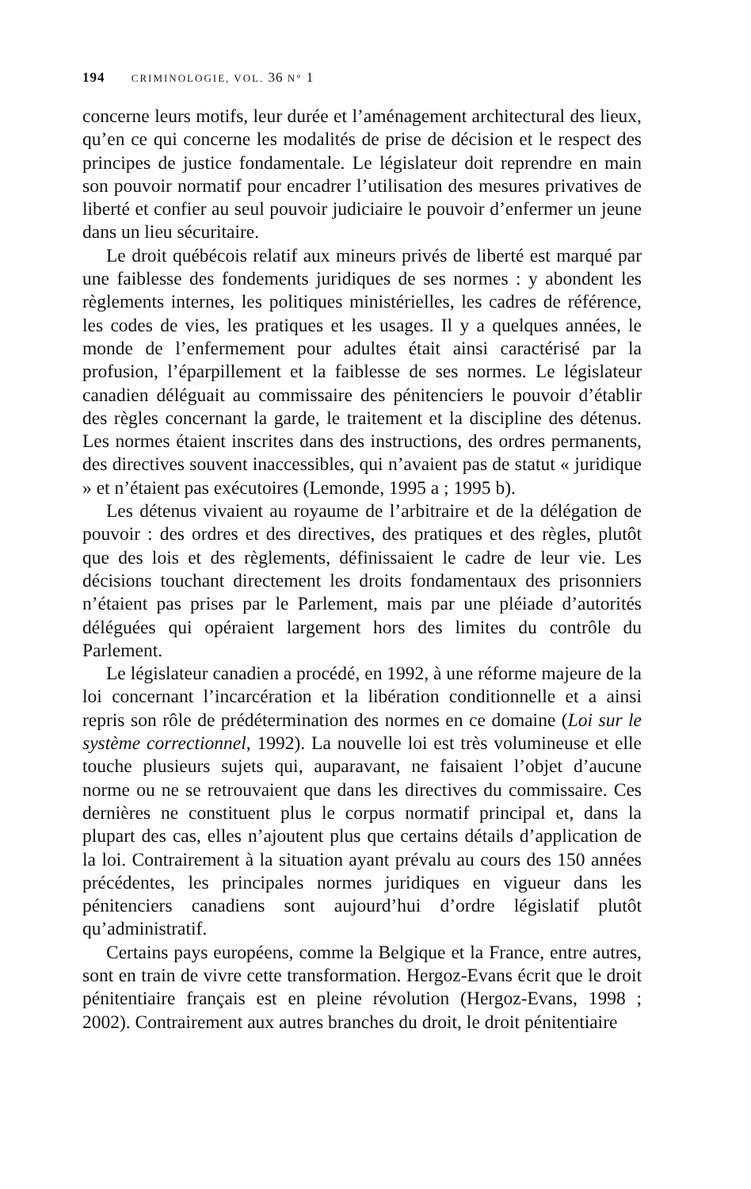194 CRIMINOLOGIE, VOL. 36 N° 1
concerne leurs motifs, leur durée et l’aménagement architectural des lieux, qu’en ce qui concerne les modalités de prise de décision et le respect des principes de justice fondamentale. Le législateur doit reprendre en main son pouvoir normatif pour encadrer l’utilisation des mesures privatives de liberté et confier au seul pouvoir judiciaire le pouvoir d’enfermer un jeune dans un lieu sécuritaire.
Le droit québécois relatif aux mineurs privés de liberté est marqué par une faiblesse des fondements juridiques de ses normes : y abondent les règlements internes, les politiques ministérielles, les cadres de référence, les codes de vies, les pratiques et les usages. Il y a quelques années, le monde de l’enfermement pour adultes était ainsi caractérisé par la profusion, l’éparpillement et la faiblesse de ses normes. Le législateur canadien déléguait au commissaire des pénitenciers le pouvoir d’établir des règles concernant la garde, le traitement et la discipline des détenus. Les normes étaient inscrites dans des instructions, des ordres permanents, des directives souvent inaccessibles, qui n’avaient pas de statut « juridique » et n’étaient pas exécutoires (Lemonde, 1995 a ; 1995 b).
Les détenus vivaient au royaume de l’arbitraire et de la délégation de pouvoir : des ordres et des directives, des pratiques et des règles, plutôt que des lois et des règlements, définissaient le cadre de leur vie. Les décisions touchant directement les droits fondamentaux des prisonniers n’étaient pas prises par le Parlement, mais par une pléiade d’autorités déléguées qui opéraient largement hors des limites du contrôle du Parlement.
Le législateur canadien a procédé, en 1992, à une réforme majeure de la loi concernant l’incarcération et la libération conditionnelle et a ainsi repris son rôle de prédétermination des normes en ce domaine (Loi sur le système correctionnel, 1992). La nouvelle loi est très volumineuse et elle touche plusieurs sujets qui, auparavant, ne faisaient l’objet d’aucune norme ou ne se retrouvaient que dans les directives du commissaire. Ces dernières ne constituent plus le corpus normatif principal et, dans la plupart des cas, elles n’ajoutent plus que certains détails d’application de la loi. Contrairement à la situation ayant prévalu au cours des 150 années précédentes, les principales normes juridiques en vigueur dans les pénitenciers canadiens sont aujourd’hui d’ordre législatif plutôt qu’administratif.
Certains pays européens, comme la Belgique et la France, entre autres, sont en train de vivre cette transformation. Hergoz-Evans écrit que le droit pénitentiaire français est en pleine révolution (Hergoz-Evans, 1998 ; 2002). Contrairement aux autres branches du droit, le droit pénitentiaire